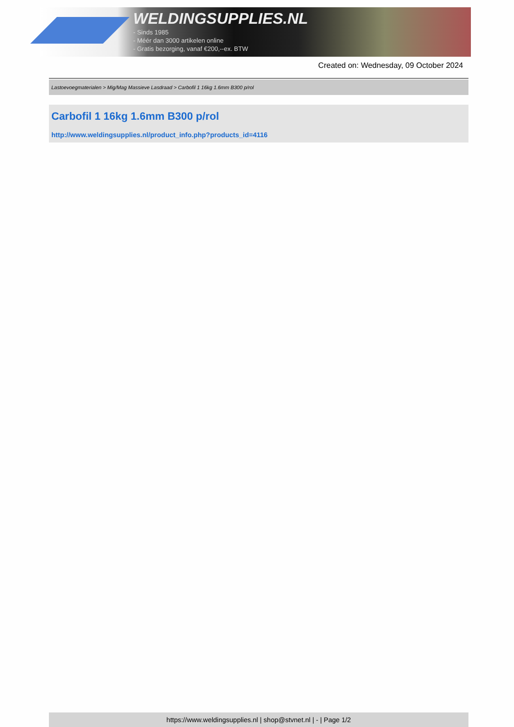WELDINGSUPPLIES.NL
- Sinds 1985
- Méér dan 3000 artikelen online
- Gratis bezorging, vanaf €200,--ex. BTW
Created on: Wednesday, 09 October 2024
Lastoevoegmaterialen > Mig/Mag Massieve Lasdraad > Carbofil 1 16kg 1.6mm B300 p/rol
Carbofil 1 16kg 1.6mm B300 p/rol
http://www.weldingsupplies.nl/product_info.php?products_id=4116
https://www.weldingsupplies.nl | shop@stvnet.nl | - | Page 1/2